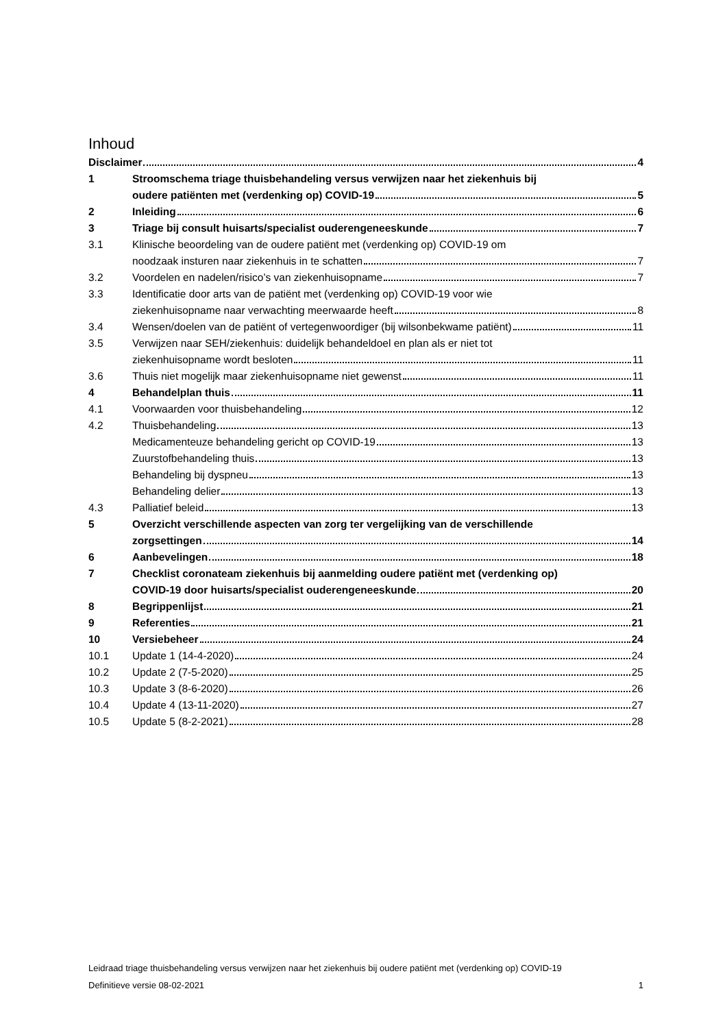Inhoud
Disclaimer 4
1 Stroomschema triage thuisbehandeling versus verwijzen naar het ziekenhuis bij
oudere patiënten met (verdenking op) COVID-19 5
2 Inleiding 6
3 Triage bij consult huisarts/specialist ouderengeneeskunde 7
3.1 Klinische beoordeling van de oudere patiënt met (verdenking op) COVID-19 om
noodzaak insturen naar ziekenhuis in te schatten 7
3.2 Voordelen en nadelen/risico’s van ziekenhuisopname 7
3.3 Identificatie door arts van de patiënt met (verdenking op) COVID-19 voor wie
ziekenhuisopname naar verwachting meerwaarde heeft 8
3.4 Wensen/doelen van de patiënt of vertegenwoordiger (bij wilsonbekwame patiënt) 11
3.5 Verwijzen naar SEH/ziekenhuis: duidelijk behandeldoel en plan als er niet tot
ziekenhuisopname wordt besloten 11
3.6 Thuis niet mogelijk maar ziekenhuisopname niet gewenst 11
4 Behandelplan thuis 11
4.1 Voorwaarden voor thuisbehandeling 12
4.2 Thuisbehandeling 13
Medicamenteuze behandeling gericht op COVID-19 13
Zuurstofbehandeling thuis 13
Behandeling bij dyspneu 13
Behandeling delier 13
4.3 Palliatief beleid 13
5 Overzicht verschillende aspecten van zorg ter vergelijking van de verschillende
zorgsettingen 14
6 Aanbevelingen 18
7 Checklist coronateam ziekenhuis bij aanmelding oudere patiënt met (verdenking op)
COVID-19 door huisarts/specialist ouderengeneeskunde 20
8 Begrippenlijst 21
9 Referenties 21
10 Versiebeheer 24
10.1 Update 1 (14-4-2020) 24
10.2 Update 2 (7-5-2020) 25
10.3 Update 3 (8-6-2020) 26
10.4 Update 4 (13-11-2020) 27
10.5 Update 5 (8-2-2021) 28
Leidraad triage thuisbehandeling versus verwijzen naar het ziekenhuis bij oudere patiënt met (verdenking op) COVID-19
Definitieve versie 08-02-2021 1